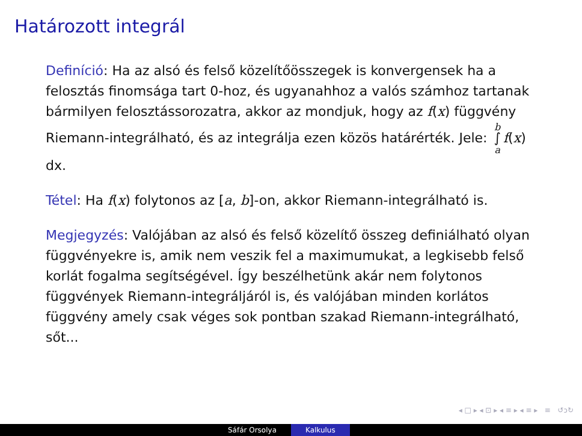Határozott integrál
Definíció: Ha az alsó és felső közelítőösszegek is konvergensek ha a felosztás finomsága tart 0-hoz, és ugyanahhoz a valós számhoz tartanak bármilyen felosztássorozatra, akkor az mondjuk, hogy az f(x) függvény Riemann-integrálható, és az integrálja ezen közös határérték. Jele: b
∫
a f(x) dx.
Tétel: Ha f(x) folytonos az [a, b]-on, akkor Riemann-integrálható is.
Megjegyzés: Valójában az alsó és felső közelítő összeg definiálható olyan függvényekre is, amik nem veszik fel a maximumukat, a legkisebb felső korlát fogalma segítségével. Így beszélhetünk akár nem folytonos függvények Riemann-integráljáról is, és valójában minden korlátos függvény amely csak véges sok pontban szakad Riemann-integrálható, sőt...
◂ □ ▸ ◂ ⊡ ▸ ◂ ≡ ▸ ◂ ≡ ▸ ≡ ↺ↄ↻
Sáfár Orsolya Kalkulus